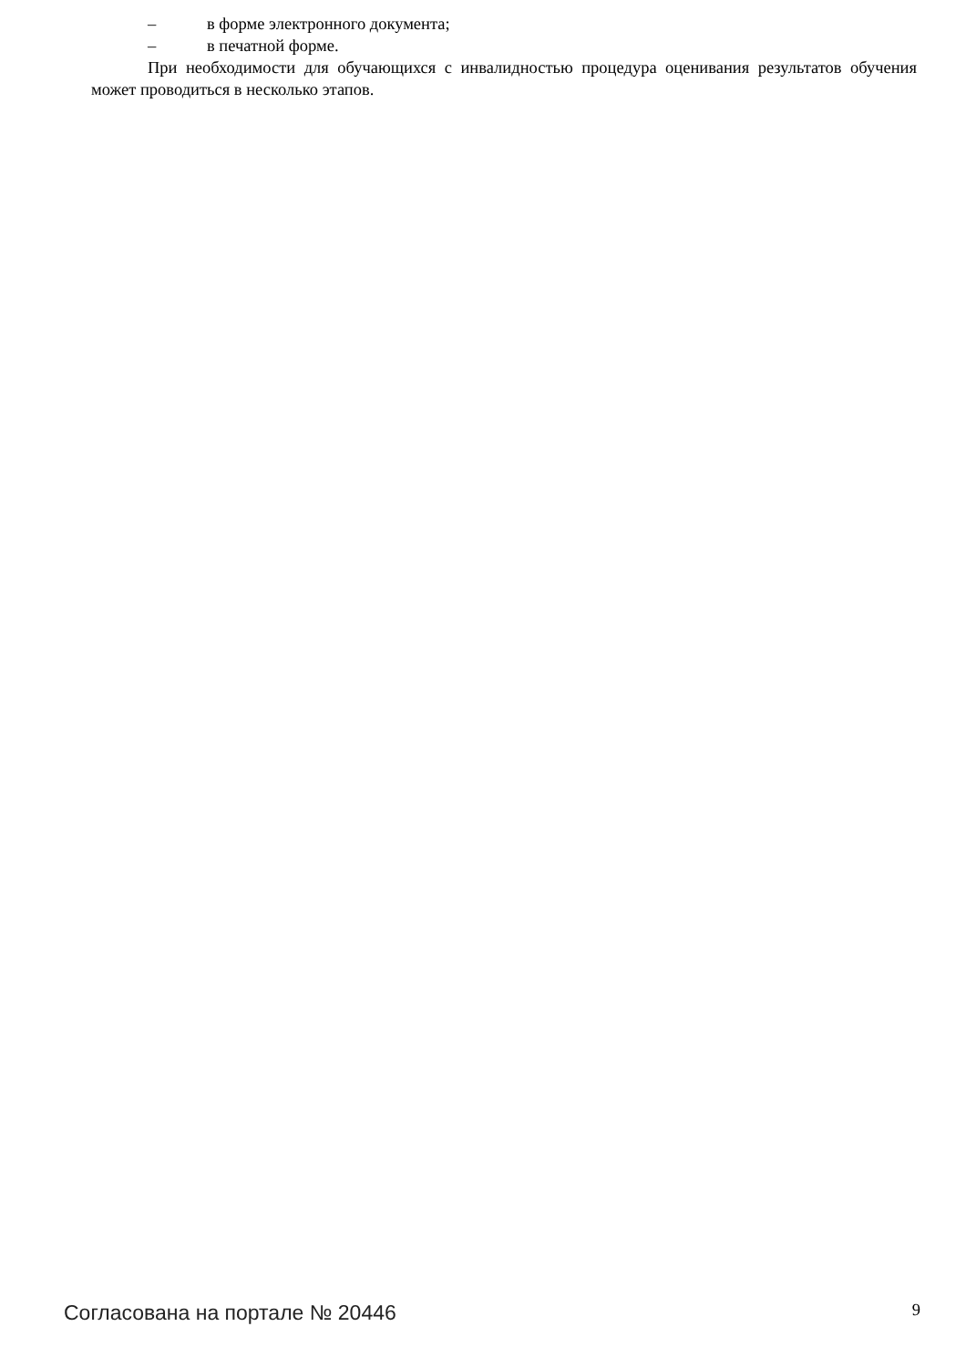– в форме электронного документа;
– в печатной форме.
При необходимости для обучающихся с инвалидностью процедура оценивания результатов обучения может проводиться в несколько этапов.
Согласована на портале № 20446
9